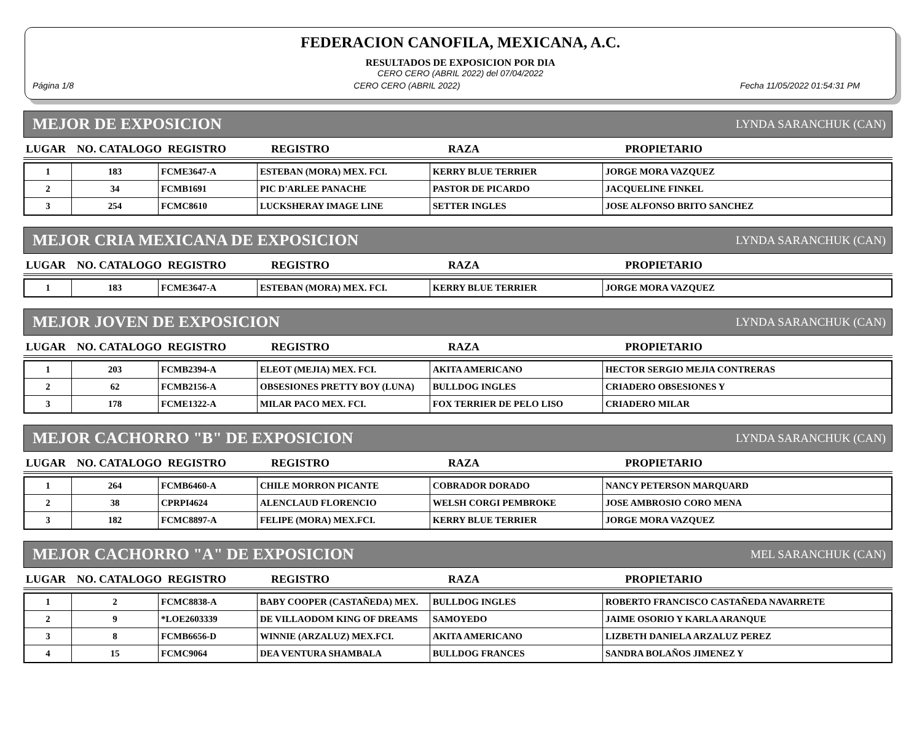FEDERACION CANOFILA, MEXICANA, A.C.
RESULTADOS DE EXPOSICION POR DIA
CERO CERO (ABRIL 2022) del 07/04/2022
Página 1/8 CERO CERO (ABRIL 2022) Fecha 11/05/2022 01:54:31 PM
MEJOR DE EXPOSICION LYNDA SARANCHUK (CAN)
| LUGAR | NO. CATALOGO | REGISTRO | REGISTRO | RAZA | PROPIETARIO |
| --- | --- | --- | --- | --- | --- |
| 1 | 183 | FCME3647-A | ESTEBAN (MORA) MEX. FCI. | KERRY BLUE TERRIER | JORGE MORA VAZQUEZ |
| 2 | 34 | FCMB1691 | PIC D'ARLEE PANACHE | PASTOR DE PICARDO | JACQUELINE FINKEL |
| 3 | 254 | FCMC8610 | LUCKSHERAY IMAGE LINE | SETTER INGLES | JOSE ALFONSO BRITO SANCHEZ |
MEJOR CRIA MEXICANA DE EXPOSICION LYNDA SARANCHUK (CAN)
| LUGAR | NO. CATALOGO | REGISTRO | REGISTRO | RAZA | PROPIETARIO |
| --- | --- | --- | --- | --- | --- |
| 1 | 183 | FCME3647-A | ESTEBAN (MORA) MEX. FCI. | KERRY BLUE TERRIER | JORGE MORA VAZQUEZ |
MEJOR JOVEN DE EXPOSICION LYNDA SARANCHUK (CAN)
| LUGAR | NO. CATALOGO | REGISTRO | REGISTRO | RAZA | PROPIETARIO |
| --- | --- | --- | --- | --- | --- |
| 1 | 203 | FCMB2394-A | ELEOT (MEJIA) MEX. FCI. | AKITA AMERICANO | HECTOR SERGIO MEJIA CONTRERAS |
| 2 | 62 | FCMB2156-A | OBSESIONES PRETTY BOY (LUNA) | BULLDOG INGLES | CRIADERO OBSESIONES Y |
| 3 | 178 | FCME1322-A | MILAR PACO MEX. FCI. | FOX TERRIER DE PELO LISO | CRIADERO MILAR |
MEJOR CACHORRO "B" DE EXPOSICION LYNDA SARANCHUK (CAN)
| LUGAR | NO. CATALOGO | REGISTRO | REGISTRO | RAZA | PROPIETARIO |
| --- | --- | --- | --- | --- | --- |
| 1 | 264 | FCMB6460-A | CHILE MORRON PICANTE | COBRADOR DORADO | NANCY PETERSON MARQUARD |
| 2 | 38 | CPRPI4624 | ALENCLAUD FLORENCIO | WELSH CORGI PEMBROKE | JOSE AMBROSIO CORO MENA |
| 3 | 182 | FCMC8897-A | FELIPE (MORA) MEX.FCI. | KERRY BLUE TERRIER | JORGE MORA VAZQUEZ |
MEJOR CACHORRO "A" DE EXPOSICION MEL SARANCHUK (CAN)
| LUGAR | NO. CATALOGO | REGISTRO | REGISTRO | RAZA | PROPIETARIO |
| --- | --- | --- | --- | --- | --- |
| 1 | 2 | FCMC8838-A | BABY COOPER (CASTAÑEDA) MEX. | BULLDOG INGLES | ROBERTO FRANCISCO CASTAÑEDA NAVARRETE |
| 2 | 9 | *LOE2603339 | DE VILLAODOM KING OF DREAMS | SAMOYEDO | JAIME OSORIO Y KARLA ARANQUE |
| 3 | 8 | FCMB6656-D | WINNIE (ARZALUZ) MEX.FCI. | AKITA AMERICANO | LIZBETH DANIELA ARZALUZ PEREZ |
| 4 | 15 | FCMC9064 | DEA VENTURA SHAMBALA | BULLDOG FRANCES | SANDRA BOLAÑOS JIMENEZ Y |